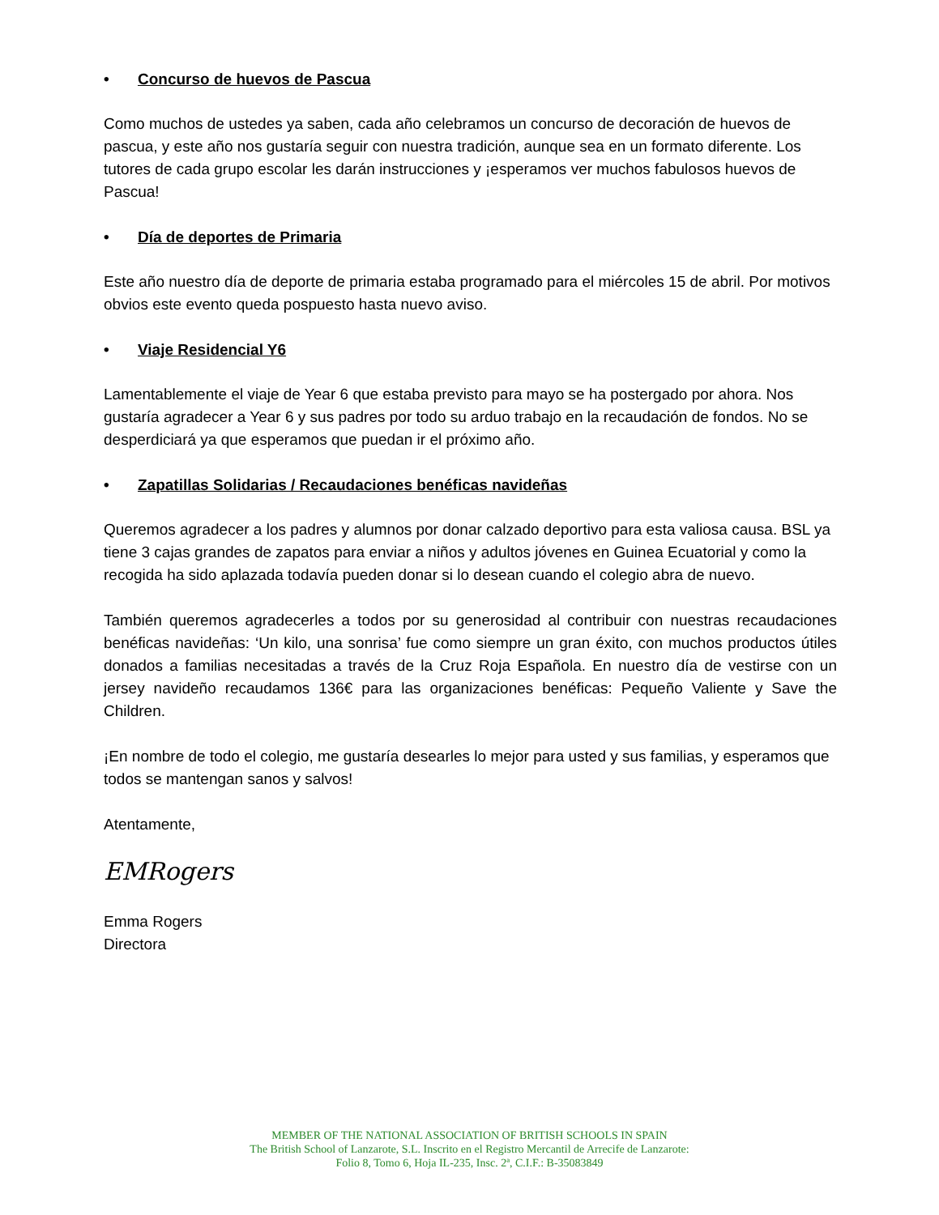• Concurso de huevos de Pascua
Como muchos de ustedes ya saben, cada año celebramos un concurso de decoración de huevos de pascua, y este año nos gustaría seguir con nuestra tradición, aunque sea en un formato diferente. Los tutores de cada grupo escolar les darán instrucciones y ¡esperamos ver muchos fabulosos huevos de Pascua!
• Día de deportes de Primaria
Este año nuestro día de deporte de primaria estaba programado para el miércoles 15 de abril. Por motivos obvios este evento queda pospuesto hasta nuevo aviso.
• Viaje Residencial Y6
Lamentablemente el viaje de Year 6 que estaba previsto para mayo se ha postergado por ahora. Nos gustaría agradecer a Year 6 y sus padres por todo su arduo trabajo en la recaudación de fondos. No se desperdiciará ya que esperamos que puedan ir el próximo año.
• Zapatillas Solidarias / Recaudaciones benéficas navideñas
Queremos agradecer a los padres y alumnos por donar calzado deportivo para esta valiosa causa. BSL ya tiene 3 cajas grandes de zapatos para enviar a niños y adultos jóvenes en Guinea Ecuatorial y como la recogida ha sido aplazada todavía pueden donar si lo desean cuando el colegio abra de nuevo.
También queremos agradecerles a todos por su generosidad al contribuir con nuestras recaudaciones benéficas navideñas: ‘Un kilo, una sonrisa’ fue como siempre un gran éxito, con muchos productos útiles donados a familias necesitadas a través de la Cruz Roja Española. En nuestro día de vestirse con un jersey navideño recaudamos 136€ para las organizaciones benéficas: Pequeño Valiente y Save the Children.
¡En nombre de todo el colegio, me gustaría desearles lo mejor para usted y sus familias, y esperamos que todos se mantengan sanos y salvos!
Atentamente,
EMRogers
Emma Rogers
Directora
MEMBER OF THE NATIONAL ASSOCIATION OF BRITISH SCHOOLS IN SPAIN
The British School of Lanzarote, S.L. Inscrito en el Registro Mercantil de Arrecife de Lanzarote:
Folio 8, Tomo 6, Hoja IL-235, Insc. 2ª, C.I.F.: B-35083849